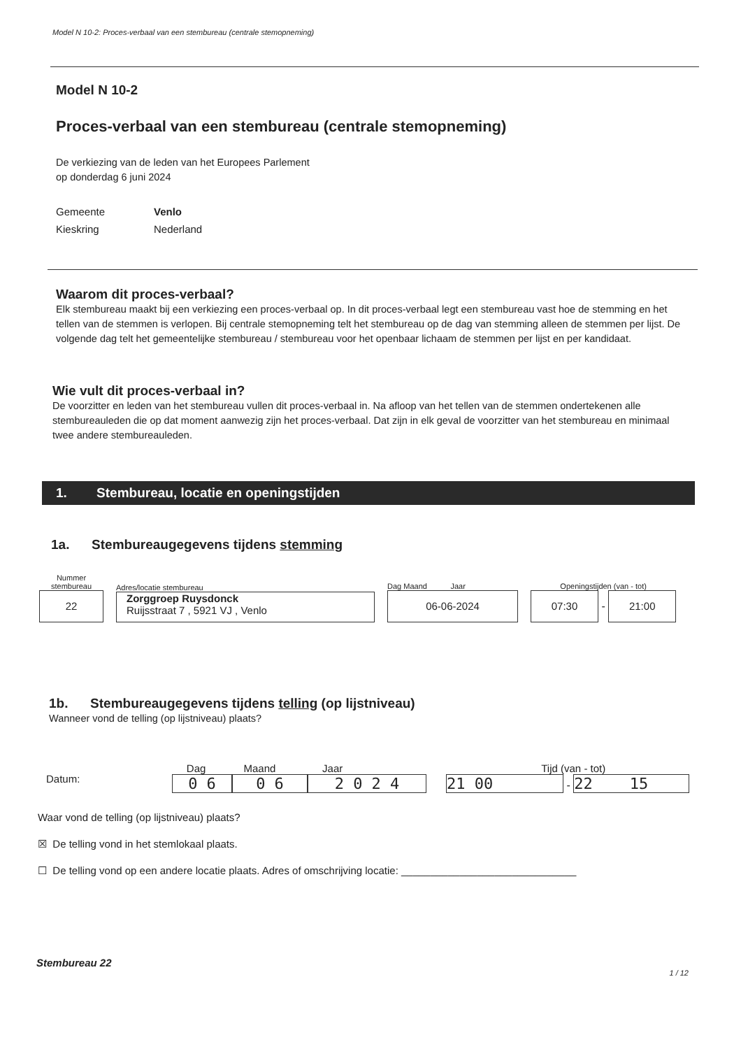Model N 10-2: Proces-verbaal van een stembureau (centrale stemopneming)
Model N 10-2
Proces-verbaal van een stembureau (centrale stemopneming)
De verkiezing van de leden van het Europees Parlement
op donderdag 6 juni 2024
Gemeente Venlo Kieskring Nederland
Waarom dit proces-verbaal?
Elk stembureau maakt bij een verkiezing een proces-verbaal op. In dit proces-verbaal legt een stembureau vast hoe de stemming en het tellen van de stemmen is verlopen. Bij centrale stemopneming telt het stembureau op de dag van stemming alleen de stemmen per lijst. De volgende dag telt het gemeentelijke stembureau / stembureau voor het openbaar lichaam de stemmen per lijst en per kandidaat.
Wie vult dit proces-verbaal in?
De voorzitter en leden van het stembureau vullen dit proces-verbaal in. Na afloop van het tellen van de stemmen ondertekenen alle stembureauleden die op dat moment aanwezig zijn het proces-verbaal. Dat zijn in elk geval de voorzitter van het stembureau en minimaal twee andere stembureauleden.
1. Stembureau, locatie en openingstijden
1a. Stembureaugegevens tijdens stemming
Nummer
stembureau
22
Adres/locatie stembureau
Zorggroep Ruysdonck
Ruijsstraat 7 , 5921 VJ , Venlo
Dag Maand Jaar
06-06-2024
Openingstijden (van - tot)
07:30
-
21:00
1b. Stembureaugegevens tijdens telling (op lijstniveau)
Wanneer vond de telling (op lijstniveau) plaats?
Datum:
Dag Maand Jaar
0 6 0 6 2 0 2 4
Tijd (van - tot)
21 00 - 22 15
Waar vond de telling (op lijstniveau) plaats?
☒ De telling vond in het stemlokaal plaats.
☐ De telling vond op een andere locatie plaats. Adres of omschrijving locatie: ______________________________
Stembureau 22
1 / 12